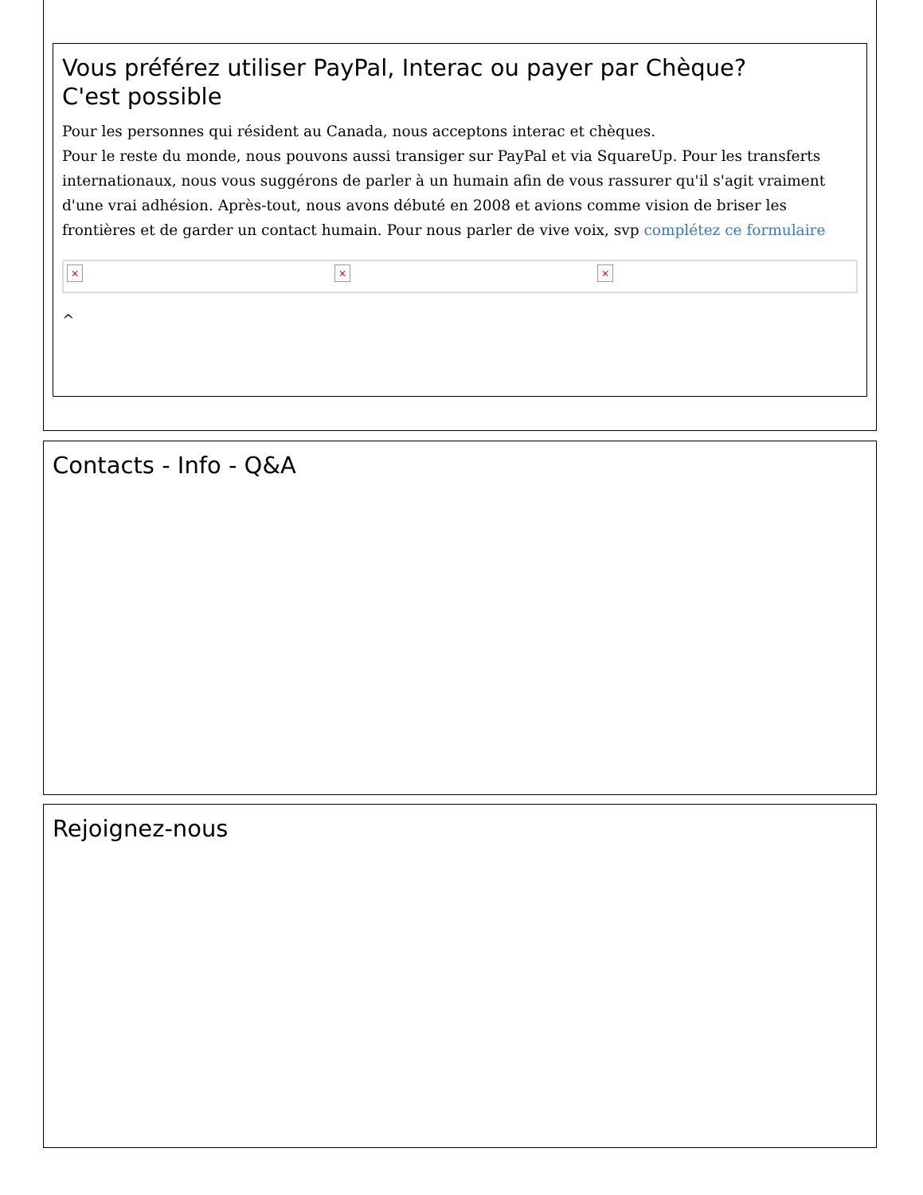Vous préférez utiliser PayPal, Interac ou payer par Chèque?
C'est possible
Pour les personnes qui résident au Canada, nous acceptons interac et chèques.
Pour le reste du monde, nous pouvons aussi transiger sur PayPal et via SquareUp. Pour les transferts internationaux, nous vous suggérons de parler à un humain afin de vous rassurer qu'il s'agit vraiment d'une vrai adhésion. Après-tout, nous avons débuté en 2008 et avions comme vision de briser les frontières et de garder un contact humain. Pour nous parler de vive voix, svp complétez ce formulaire
× × ×
^
Contacts - Info - Q&A
Rejoignez-nous